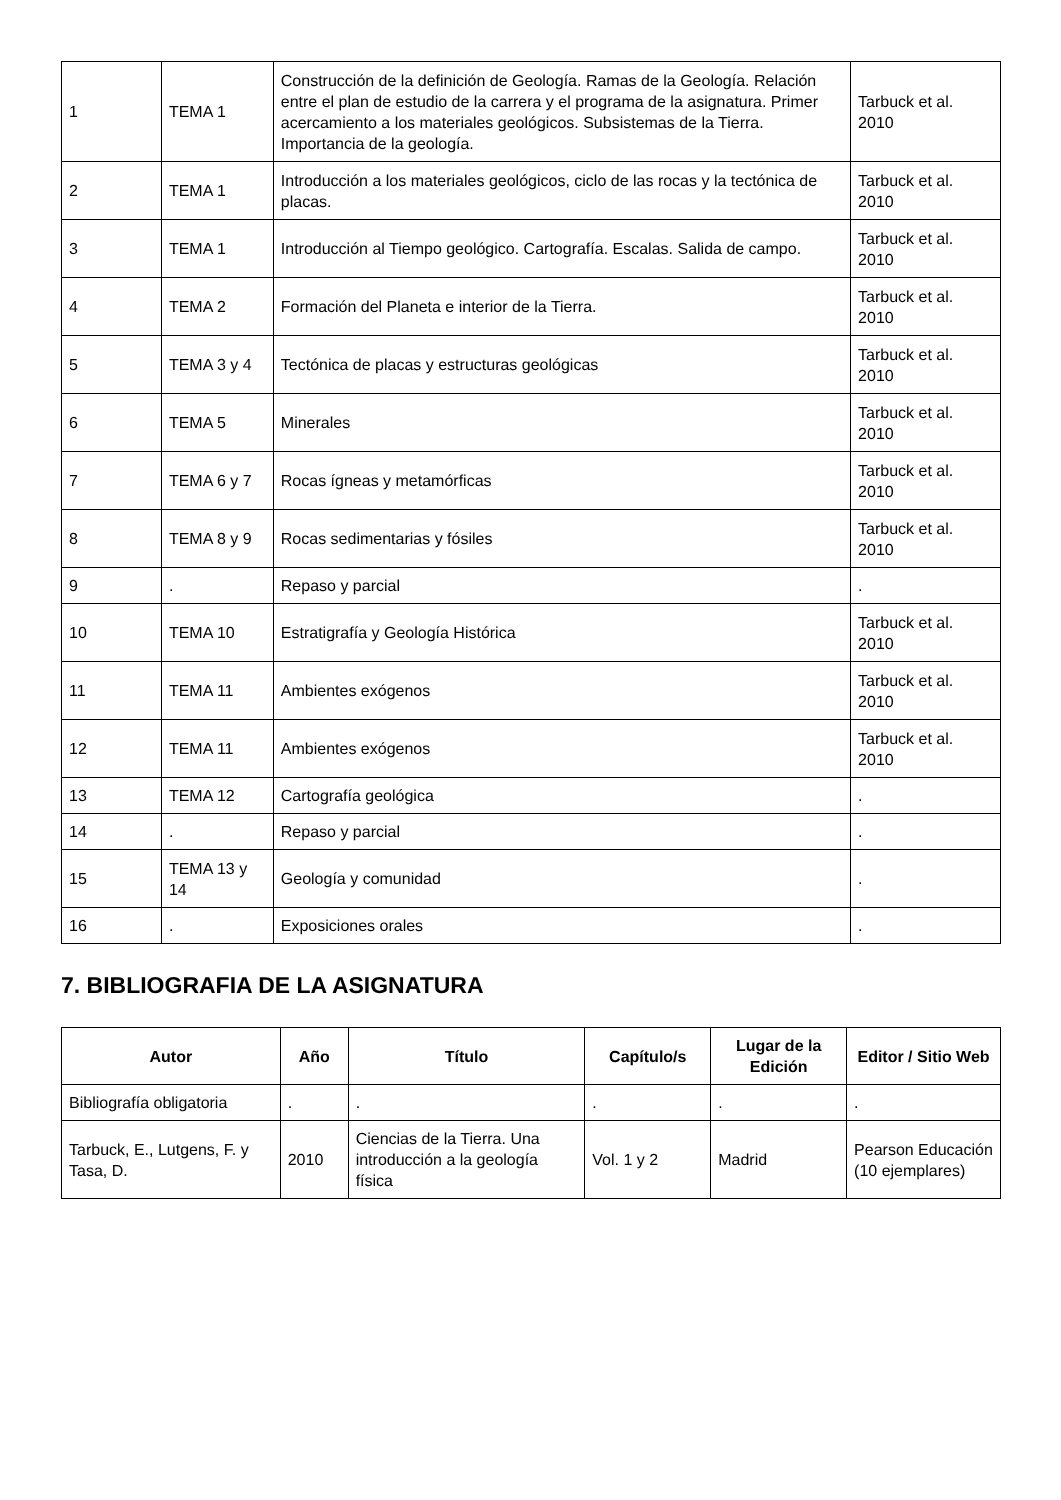| 1 | TEMA 1 | Construcción de la definición de Geología. Ramas de la Geología. Relación entre el plan de estudio de la carrera y el programa de la asignatura. Primer acercamiento a los materiales geológicos. Subsistemas de la Tierra. Importancia de la geología. | Tarbuck et al. 2010 |
| 2 | TEMA 1 | Introducción a los materiales geológicos, ciclo de las rocas y la tectónica de placas. | Tarbuck et al. 2010 |
| 3 | TEMA 1 | Introducción al Tiempo geológico. Cartografía. Escalas. Salida de campo. | Tarbuck et al. 2010 |
| 4 | TEMA 2 | Formación del Planeta e interior de la Tierra. | Tarbuck et al. 2010 |
| 5 | TEMA 3 y 4 | Tectónica de placas y estructuras geológicas | Tarbuck et al. 2010 |
| 6 | TEMA 5 | Minerales | Tarbuck et al. 2010 |
| 7 | TEMA 6 y 7 | Rocas ígneas y metamórficas | Tarbuck et al. 2010 |
| 8 | TEMA 8 y 9 | Rocas sedimentarias y fósiles | Tarbuck et al. 2010 |
| 9 | . | Repaso y parcial | . |
| 10 | TEMA 10 | Estratigrafía y Geología Histórica | Tarbuck et al. 2010 |
| 11 | TEMA 11 | Ambientes exógenos | Tarbuck et al. 2010 |
| 12 | TEMA 11 | Ambientes exógenos | Tarbuck et al. 2010 |
| 13 | TEMA 12 | Cartografía geológica | . |
| 14 | . | Repaso y parcial | . |
| 15 | TEMA 13 y 14 | Geología y comunidad | . |
| 16 | . | Exposiciones orales | . |
7. BIBLIOGRAFIA DE LA ASIGNATURA
| Autor | Año | Título | Capítulo/s | Lugar de la Edición | Editor / Sitio Web |
| --- | --- | --- | --- | --- | --- |
| Bibliografía obligatoria | . | . | . | . | . |
| Tarbuck, E., Lutgens, F. y Tasa, D. | 2010 | Ciencias de la Tierra. Una introducción a la geología física | Vol. 1 y 2 | Madrid | Pearson Educación (10 ejemplares) |